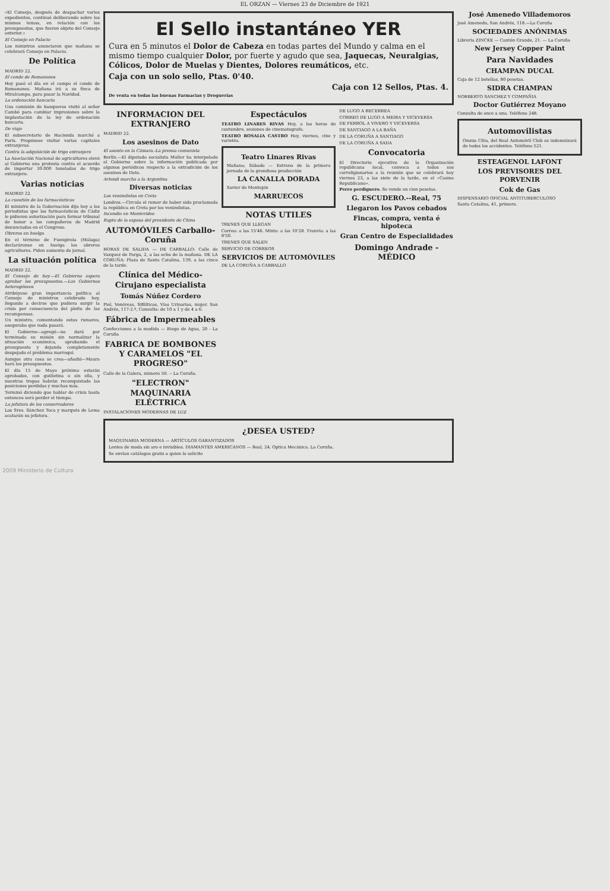EL ORZAN — Viernes 23 de Diciembre de 1921
«El Consejo, después de despachar varios expedientes, continuó deliberando sobre los mismos temas, en relación con los presupuestos, que fueron objeto del Consejo anterior.»
El Consejo en Palacio
Los ministros anunciaron que mañana se celebrará Consejo en Palacio.
De Política
MADRID 22.
El conde de Romanones
Hoy pasó el día en el campo el conde de Romanones. Mañana irá a su finca de Miralcampo, para pasar la Navidad.
La ordenación bancaria
Una comisión de banqueros visitó al señor Cambó para cambiar impresiones sobre la implantación de la ley de ordenación bancaria.
De viaje
El subsecretario de Hacienda marchó a París. Propónese visitar varias capitales extranjeras.
Contra la adquisición de trigo extranjero
La Asociación Nacional de agricultores elevó al Gobierno una protesta contra el acuerdo de importar 30.000 toneladas de trigo extranjero.
Varias noticias
MADRID 22.
La cuestión de los farmacéuticos
El ministro de la Gobernación dijo hoy a los periodistas que los farmacéuticos de Cádiz le pidieron autorización para formar tribunal de honor a los compañeros de Madrid denunciados en el Congreso.
Obreros en huelga
En el término de Fuengirola (Málaga) declaráronse en huelga los obreros agricultores. Piden aumento de jornal.
La situación política
MADRID 22.
El Consejo de hoy.—El Gobierno espera aprobar los presupuestos.—Los Gobiernos heterogéneos
Atribúyese gran importancia política al Consejo de ministros celebrado hoy, llegando a decirse que pudiera surgir la crisis por consecuencia del pleito de las recompensas.
Un ministro, comentando estos rumores, aseguraba que nada pasará.
El Gobierno—agregó—no dará por terminada su misión sin normalizar la situación económica, aprobando el presupuesto y dejando completamente despejado el problema marroquí.
Aunque otra cosa se crea—añadió—Maura hará los presupuestos.
El día 15 de Mayo próximo estarán aprobados, con guillotina o sin ella, y nuestras tropas habrán reconquistado las posiciones perdidas y muchas más.
Terminó diciendo que hablar de crisis hasta entonces será perder el tiempo.
La jefatura de los conservadores
Los Sres. Sánchez Toca y marqués de Lema acatarán su jefatura.
El Sello instantáneo YER
Cura en 5 minutos el Dolor de Cabeza en todas partes del Mundo y calma en el mismo tiempo cualquier Dolor, por fuerte y agudo que sea, Jaquecas, Neuralgias, Cólicos, Dolor de Muelas y Dientes, Dolores reumáticos, etc.
Caja con un solo sello, Ptas. 0'40.
Caja con 12 Sellos, Ptas. 4.
De venta en todas las buenas Farmacias y Droguerías
INFORMACION DEL EXTRANJERO
MADRID 22.
Los asesinos de Dato
El asunto en la Cámara.-La prensa comunista
Berlín.—El diputado socialista Muller ha interpelado al Gobierno sobre la información publicada por algunos periódicos respecto a la extradición de los asesinos de Dato.
Arlendi marcha a la Argentina
Diversas noticias
Los venizelistas en Creta
Londres.—Circula el rumor de haber sido proclamada la república en Creta por los venizelistas.
Incendio en Montevideo
Rapto de la esposa del presidente de China
AUTOMÓVILES Carballo-Coruña
HORAS DE SALIDA — DE CARBALLO: Calle de Vazquez de Parga, 2, a las ocho de la mañana. DE LA CORUÑA: Plaza de Santa Catalina, 139, a las cinco de la tarde.
Clínica del Médico-Cirujano especialista
Tomás Núñez Cordero
Piel, Venéreas, Sifilíticas, Vías Urinarias, mujer. San Andrés, 117-2.º, Consulta: de 10 a 1 y de 4 a 6.
Fábrica de Impermeables
Confecciones a la medida — Riego de Agua, 20 - La Coruña
FABRICA DE BOMBONES Y CARAMELOS "EL PROGRESO"
Calle de la Galera, número 50. -- La Coruña.
"ELECTRON" MAQUINARIA ELÉCTRICA
INSTALACIONES MODERNAS DE LUZ
Espectáculos
TEATRO LINARES RIVAS Hoy, a las horas de costumbre, sesiones de cinematografo.
TEATRO ROSALIA CASTRO Hoy, viernes, cine y varietés.
Teatro Linares Rivas
Mañana; Sábado — Estreno de la primera jornada de la grandiosa producción
LA CANALLA DORADA
Xavier de Montepin
MARRUECOS
NOTAS UTILES
TRENES QUE LLEGAN
Correo: a las 15'46. Mixto: a las 10'28. Tranvía: a las 8'50.
TRENES QUE SALEN
SERVICIO DE CORREOS
SERVICIOS DE AUTOMÓVILES
DE LA CORUÑA A CARBALLO
DE LUGO A BECERREA
CORREO DE LUGO A MEIRA Y VICEVERSA
DE FERROL A VIVERO Y VICEVERSA
DE SANTIAGO A LA BAÑA
DE LA CORUÑA A SANTIAGO
DE LA CORUÑA A SADA
Convocatoria
El Directorio ejecutivo de la Organización republicana local, convoca a todos sus correligionarios a la reunión que se celebrará hoy viernes 23, a las siete de la tarde, en el «Casino Republicano».
Perro perdiguero. Se vende en cien pesetas.
G. ESCUDERO.--Real, 75
Llegaron los Pavos cebados
Fincas, compra, venta é hipoteca
Gran Centro de Especialidades
Domingo Andrade - MÉDICO
¿DESEA USTED?
MAQUINARIA MODERNA — ARTÍCULOS GARANTIZADOS
Lentes de moda sin aro e invisibles. DIAMANTES AMERICANOS — Real, 24. Optica Mecánica. La Coruña.
Se envían catálogos gratis a quien lo solicite
José Amenedo Villademoros
José Amenedo, San Andrés, 118.—La Coruña
SOCIEDADES ANÓNIMAS
Librería ZINCKE — Cantón Grande, 21. — La Coruña
New Jersey Copper Paint
Para Navidades
CHAMPAN DUCAL
Caja de 12 botellas, 80 pesetas.
SIDRA CHAMPAN
NORBERTO SANCHEZ Y COMPAÑIA
Doctor Gutiérrez Moyano
Consulta de once a una. Teléfono 248.
Automovilistas
Omnia Cñia, del Real Automóvil Club os indemnizará de todos los accidentes. Teléfono 521.
ESTEAGENOL LAFONT
LOS PREVISORES DEL PORVENIR
Cok de Gas
DISPENSARIO OFICIAL ANTITUBERCULOSO
Santa Catalina, 41, primero.
2009 Ministerio de Cultura